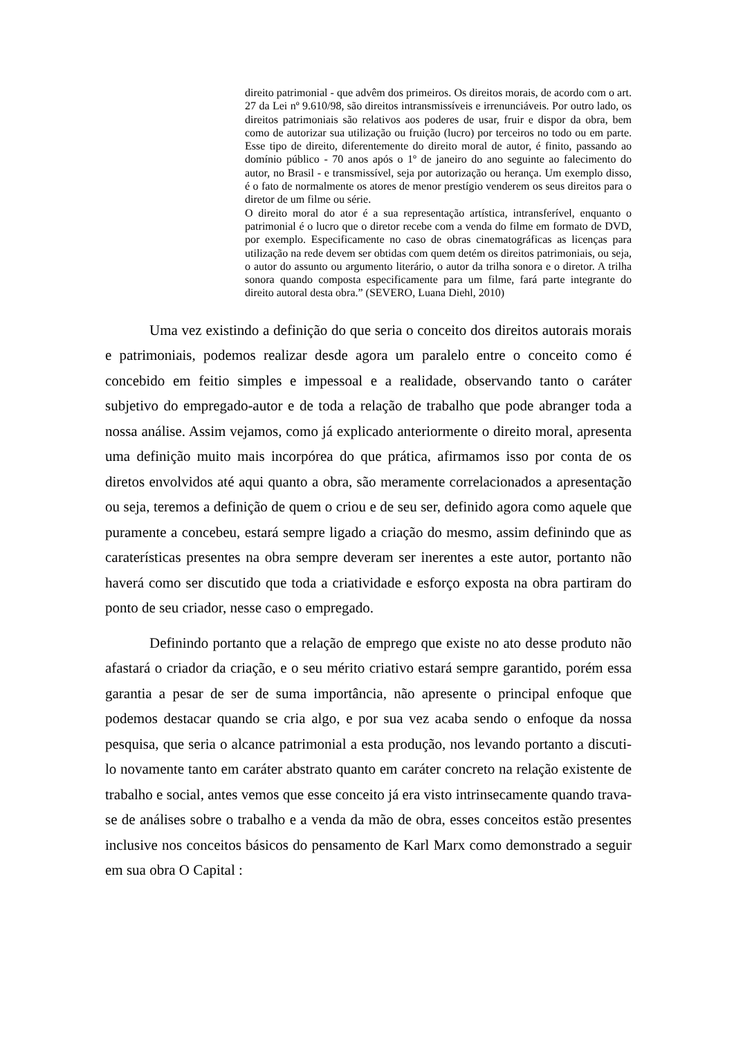direito patrimonial - que advêm dos primeiros. Os direitos morais, de acordo com o art. 27 da Lei nº 9.610/98, são direitos intransmissíveis e irrenunciáveis. Por outro lado, os direitos patrimoniais são relativos aos poderes de usar, fruir e dispor da obra, bem como de autorizar sua utilização ou fruição (lucro) por terceiros no todo ou em parte. Esse tipo de direito, diferentemente do direito moral de autor, é finito, passando ao domínio público - 70 anos após o 1º de janeiro do ano seguinte ao falecimento do autor, no Brasil - e transmissível, seja por autorização ou herança. Um exemplo disso, é o fato de normalmente os atores de menor prestígio venderem os seus direitos para o diretor de um filme ou série.
O direito moral do ator é a sua representação artística, intransferível, enquanto o patrimonial é o lucro que o diretor recebe com a venda do filme em formato de DVD, por exemplo. Especificamente no caso de obras cinematográficas as licenças para utilização na rede devem ser obtidas com quem detém os direitos patrimoniais, ou seja, o autor do assunto ou argumento literário, o autor da trilha sonora e o diretor. A trilha sonora quando composta especificamente para um filme, fará parte integrante do direito autoral desta obra.” (SEVERO, Luana Diehl, 2010)
Uma vez existindo a definição do que seria o conceito dos direitos autorais morais e patrimoniais, podemos realizar desde agora um paralelo entre o conceito como é concebido em feitio simples e impessoal e a realidade, observando tanto o caráter subjetivo do empregado-autor e de toda a relação de trabalho que pode abranger toda a nossa análise. Assim vejamos, como já explicado anteriormente o direito moral, apresenta uma definição muito mais incorpórea do que prática, afirmamos isso por conta de os diretos envolvidos até aqui quanto a obra, são meramente correlacionados a apresentação ou seja, teremos a definição de quem o criou e de seu ser, definido agora como aquele que puramente a concebeu, estará sempre ligado a criação do mesmo, assim definindo que as caraterísticas presentes na obra sempre deveram ser inerentes a este autor, portanto não haverá como ser discutido que toda a criatividade e esforço exposta na obra partiram do ponto de seu criador, nesse caso o empregado.
Definindo portanto que a relação de emprego que existe no ato desse produto não afastará o criador da criação, e o seu mérito criativo estará sempre garantido, porém essa garantia a pesar de ser de suma importância, não apresente o principal enfoque que podemos destacar quando se cria algo, e por sua vez acaba sendo o enfoque da nossa pesquisa, que seria o alcance patrimonial a esta produção, nos levando portanto a discuti-lo novamente tanto em caráter abstrato quanto em caráter concreto na relação existente de trabalho e social, antes vemos que esse conceito já era visto intrinsecamente quando trava-se de análises sobre o trabalho e a venda da mão de obra, esses conceitos estão presentes inclusive nos conceitos básicos do pensamento de Karl Marx como demonstrado a seguir em sua obra O Capital :